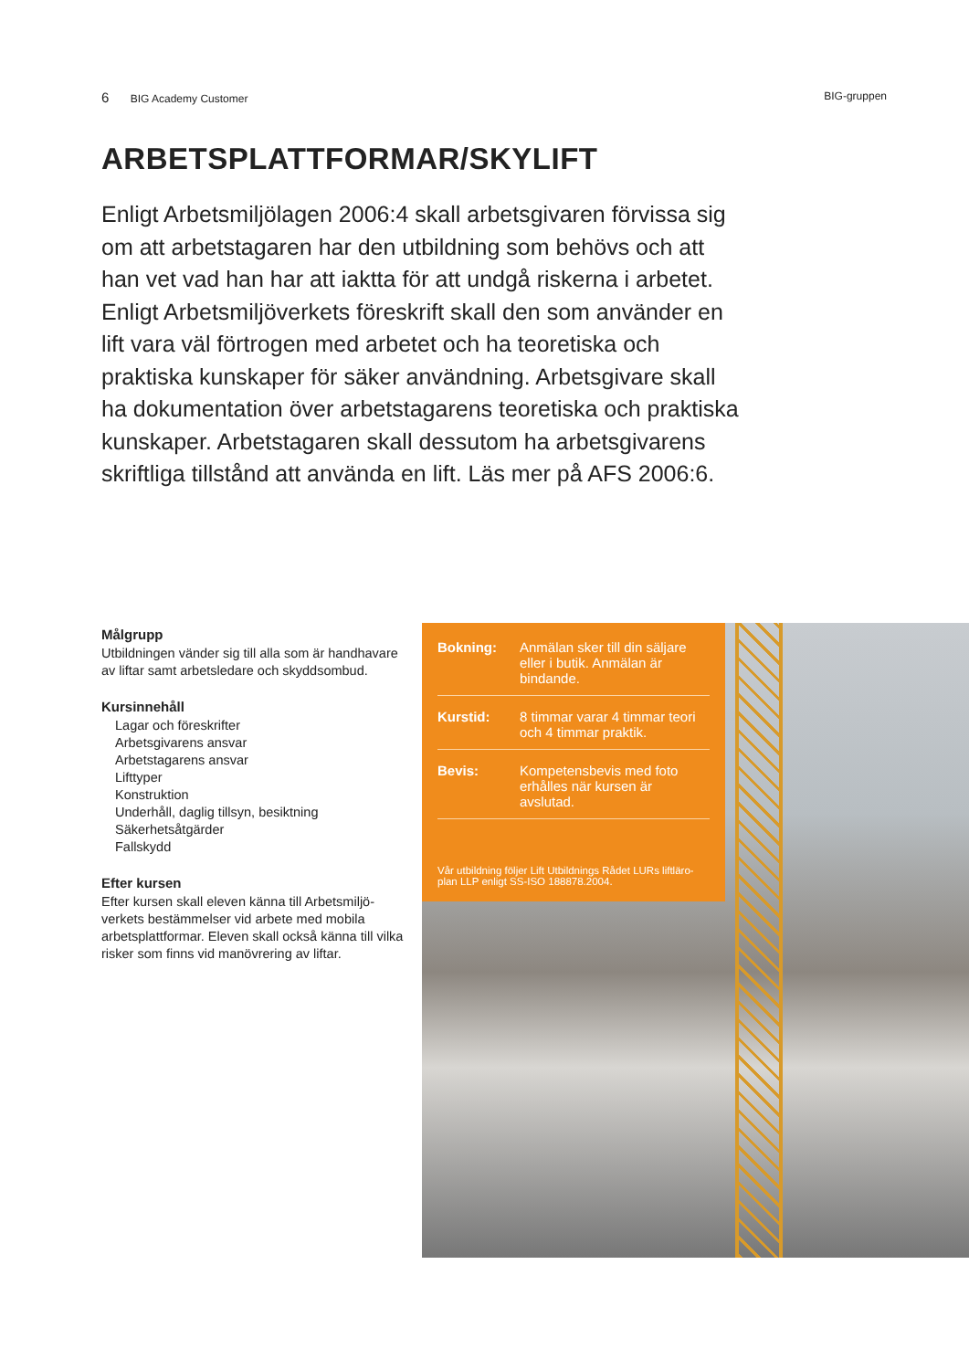6 BIG Academy Customer BIG-gruppen
ARBETSPLATTFORMAR/SKYLIFT
Enligt Arbetsmiljölagen 2006:4 skall arbetsgivaren förvissa sig om att arbetstagaren har den utbildning som behövs och att han vet vad han har att iaktta för att undgå riskerna i arbetet. Enligt Arbetsmiljöverkets föreskrift skall den som använder en lift vara väl förtrogen med arbetet och ha teoretiska och praktiska kunskaper för säker användning. Arbetsgivare skall ha dokumentation över arbetstagarens teoretiska och praktiska kunskaper. Arbetstagaren skall dessutom ha arbetsgivarens skriftliga tillstånd att använda en lift. Läs mer på AFS 2006:6.
Målgrupp
Utbildningen vänder sig till alla som är handhavare av liftar samt arbetsledare och skyddsombud.
Kursinnehåll
Lagar och föreskrifter
Arbetsgivarens ansvar
Arbetstagarens ansvar
Lifttyper
Konstruktion
Underhåll, daglig tillsyn, besiktning
Säkerhetsåtgärder
Fallskydd
Efter kursen
Efter kursen skall eleven känna till Arbetsmiljö-verkets bestämmelser vid arbete med mobila arbetsplattformar. Eleven skall också känna till vilka risker som finns vid manövrering av liftar.
Bokning: Anmälan sker till din säljare eller i butik. Anmälan är bindande.
Kurstid: 8 timmar varar 4 timmar teori och 4 timmar praktik.
Bevis: Kompetensbevis med foto erhålles när kursen är avslutad.
Vår utbildning följer Lift Utbildnings Rådet LURs liftläro-plan LLP enligt SS-ISO 188878.2004.